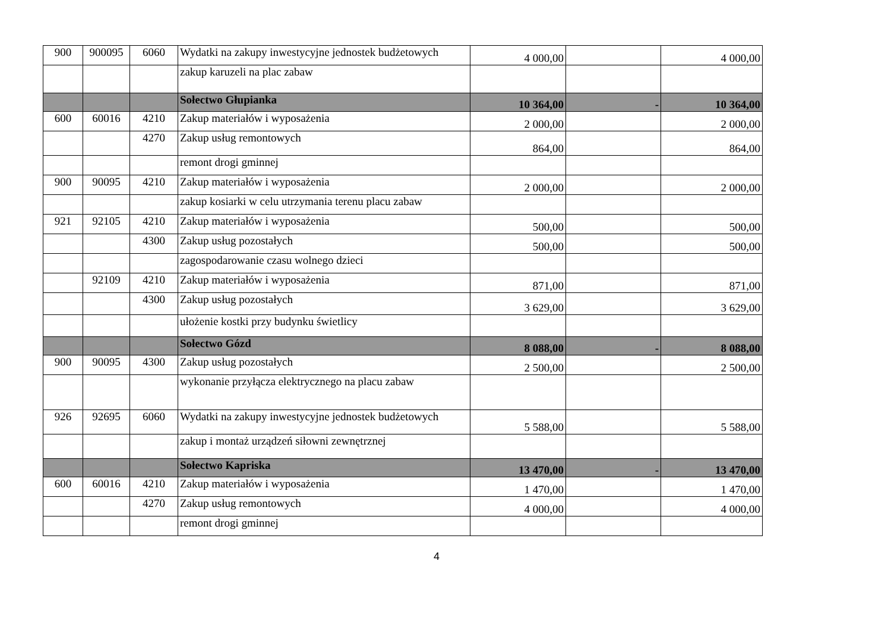| 900 | 900095 | 6060 | Wydatki na zakupy inwestycyjne jednostek budżetowych | 4 000,00 | | 4 000,00 |
| | | | zakup karuzeli na plac zabaw | | | |
| | | | Sołectwo Głupianka | 10 364,00 | - | 10 364,00 |
| 600 | 60016 | 4210 | Zakup materiałów i wyposażenia | 2 000,00 | | 2 000,00 |
| | | 4270 | Zakup usług remontowych | 864,00 | | 864,00 |
| | | | remont drogi gminnej | | | |
| 900 | 90095 | 4210 | Zakup materiałów i wyposażenia | 2 000,00 | | 2 000,00 |
| | | | zakup kosiarki w celu utrzymania terenu placu zabaw | | | |
| 921 | 92105 | 4210 | Zakup materiałów i wyposażenia | 500,00 | | 500,00 |
| | | 4300 | Zakup usług pozostałych | 500,00 | | 500,00 |
| | | | zagospodarowanie czasu wolnego dzieci | | | |
| | 92109 | 4210 | Zakup materiałów i wyposażenia | 871,00 | | 871,00 |
| | | 4300 | Zakup usług pozostałych | 3 629,00 | | 3 629,00 |
| | | | ułożenie kostki przy budynku świetlicy | | | |
| | | | Sołectwo Gózd | 8 088,00 | - | 8 088,00 |
| 900 | 90095 | 4300 | Zakup usług pozostałych | 2 500,00 | | 2 500,00 |
| | | | wykonanie przyłącza elektrycznego na placu zabaw | | | |
| 926 | 92695 | 6060 | Wydatki na zakupy inwestycyjne jednostek budżetowych | 5 588,00 | | 5 588,00 |
| | | | zakup i montaż urządzeń siłowni zewnętrznej | | | |
| | | | Sołectwo Kapriska | 13 470,00 | - | 13 470,00 |
| 600 | 60016 | 4210 | Zakup materiałów i wyposażenia | 1 470,00 | | 1 470,00 |
| | | 4270 | Zakup usług remontowych | 4 000,00 | | 4 000,00 |
| | | | remont drogi gminnej | | | |
4